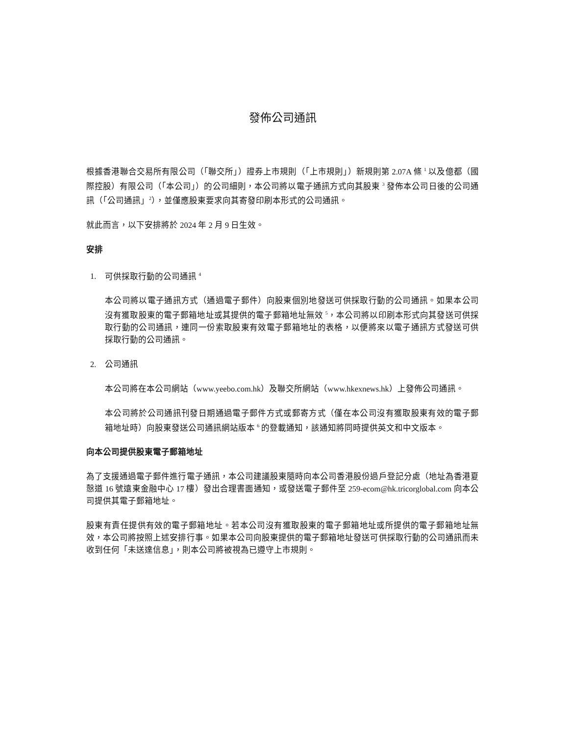發佈公司通訊
根據香港聯合交易所有限公司（「聯交所」）證券上市規則（「上市規則」）新規則第 2.07A 條 <sup>1</sup> 以及億都（國際控股）有限公司（「本公司」）的公司細則，本公司將以電子通訊方式向其股東 <sup>3</sup> 發佈本公司日後的公司通訊（「公司通訊」<sup>2</sup>），並僅應股東要求向其寄發印刷本形式的公司通訊。
就此而言，以下安排將於 2024 年 2 月 9 日生效。
安排
1. 可供採取行動的公司通訊 <sup>4</sup>
本公司將以電子通訊方式（通過電子郵件）向股東個別地發送可供採取行動的公司通訊。如果本公司沒有獲取股東的電子郵箱地址或其提供的電子郵箱地址無效 <sup>5</sup>，本公司將以印刷本形式向其發送可供採取行動的公司通訊，連同一份索取股東有效電子郵箱地址的表格，以便將來以電子通訊方式發送可供採取行動的公司通訊。
2. 公司通訊
本公司將在本公司網站（www.yeebo.com.hk）及聯交所網站（www.hkexnews.hk）上發佈公司通訊。
本公司將於公司通訊刊發日期通過電子郵件方式或郵寄方式（僅在本公司沒有獲取股東有效的電子郵箱地址時）向股東發送公司通訊網站版本 <sup>6</sup> 的登載通知，該通知將同時提供英文和中文版本。
向本公司提供股東電子郵箱地址
為了支援通過電子郵件進行電子通訊，本公司建議股東隨時向本公司香港股份過戶登記分處（地址為香港夏慤道 16 號遠東金融中心 17 樓）發出合理書面通知，或發送電子郵件至 259-ecom@hk.tricorglobal.com 向本公司提供其電子郵箱地址。
股東有責任提供有效的電子郵箱地址。若本公司沒有獲取股東的電子郵箱地址或所提供的電子郵箱地址無效，本公司將按照上述安排行事。如果本公司向股東提供的電子郵箱地址發送可供採取行動的公司通訊而未收到任何「未送達信息」，則本公司將被視為已遵守上市規則。